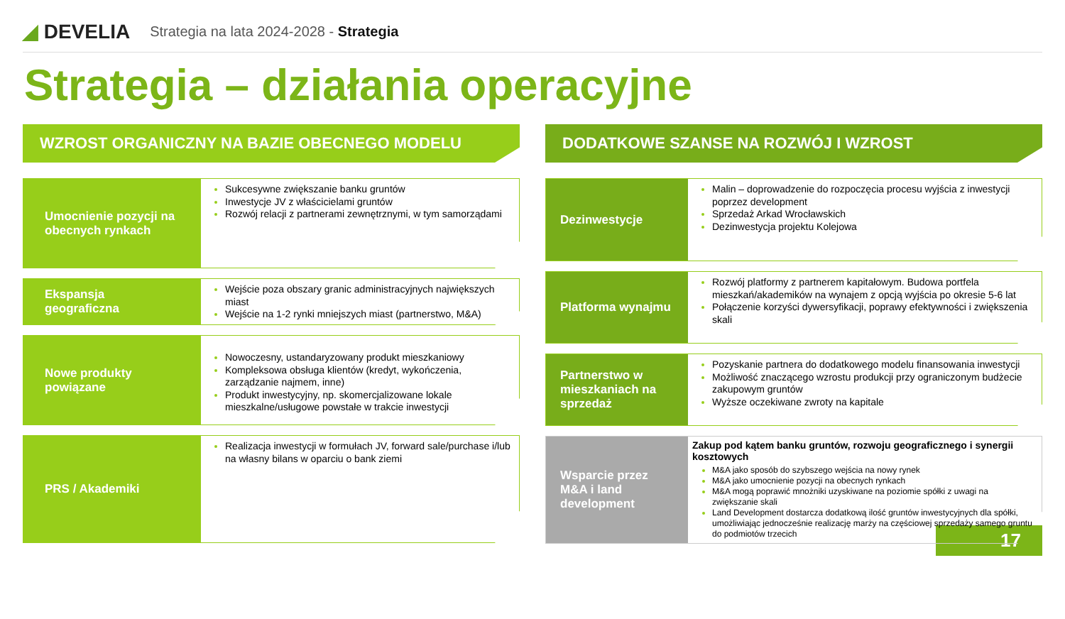◢ DEVELIA
Strategia na lata 2024-2028 - Strategia
Strategia – działania operacyjne
WZROST ORGANICZNY NA BAZIE OBECNEGO MODELU
Umocnienie pozycji na obecnych rynkach
Sukcesywne zwiększanie banku gruntów
Inwestycje JV z właścicielami gruntów
Rozwój relacji z partnerami zewnętrznymi, w tym samorządami
Ekspansja geograficzna
Wejście poza obszary granic administracyjnych największych miast
Wejście na 1-2 rynki mniejszych miast (partnerstwo, M&A)
Nowe produkty powiązane
Nowoczesny, ustandaryzowany produkt mieszkaniowy
Kompleksowa obsługa klientów (kredyt, wykończenia, zarządzanie najmem, inne)
Produkt inwestycyjny, np. skomercjalizowane lokale mieszkalne/usługowe powstałe w trakcie inwestycji
PRS / Akademiki
Realizacja inwestycji w formułach JV, forward sale/purchase i/lub na własny bilans w oparciu o bank ziemi
DODATKOWE SZANSE NA ROZWÓJ I WZROST
Dezinwestycje
Malin – doprowadzenie do rozpoczęcia procesu wyjścia z inwestycji poprzez development
Sprzedaż Arkad Wrocławskich
Dezinwestycja projektu Kolejowa
Platforma wynajmu
Rozwój platformy z partnerem kapitałowym. Budowa portfela mieszkań/akademików na wynajem z opcją wyjścia po okresie 5-6 lat
Połączenie korzyści dywersyfikacji, poprawy efektywności i zwiększenia skali
Partnerstwo w mieszkaniach na sprzedaż
Pozyskanie partnera do dodatkowego modelu finansowania inwestycji
Możliwość znaczącego wzrostu produkcji przy ograniczonym budżecie zakupowym gruntów
Wyższe oczekiwane zwroty na kapitale
Wsparcie przez M&A i land development
Zakup pod kątem banku gruntów, rozwoju geograficznego i synergii kosztowych
M&A jako sposób do szybszego wejścia na nowy rynek
M&A jako umocnienie pozycji na obecnych rynkach
M&A mogą poprawić mnożniki uzyskiwane na poziomie spółki z uwagi na zwiększanie skali
Land Development dostarcza dodatkową ilość gruntów inwestycyjnych dla spółki, umożliwiając jednocześnie realizację marży na częściowej sprzedaży samego gruntu do podmiotów trzecich
17